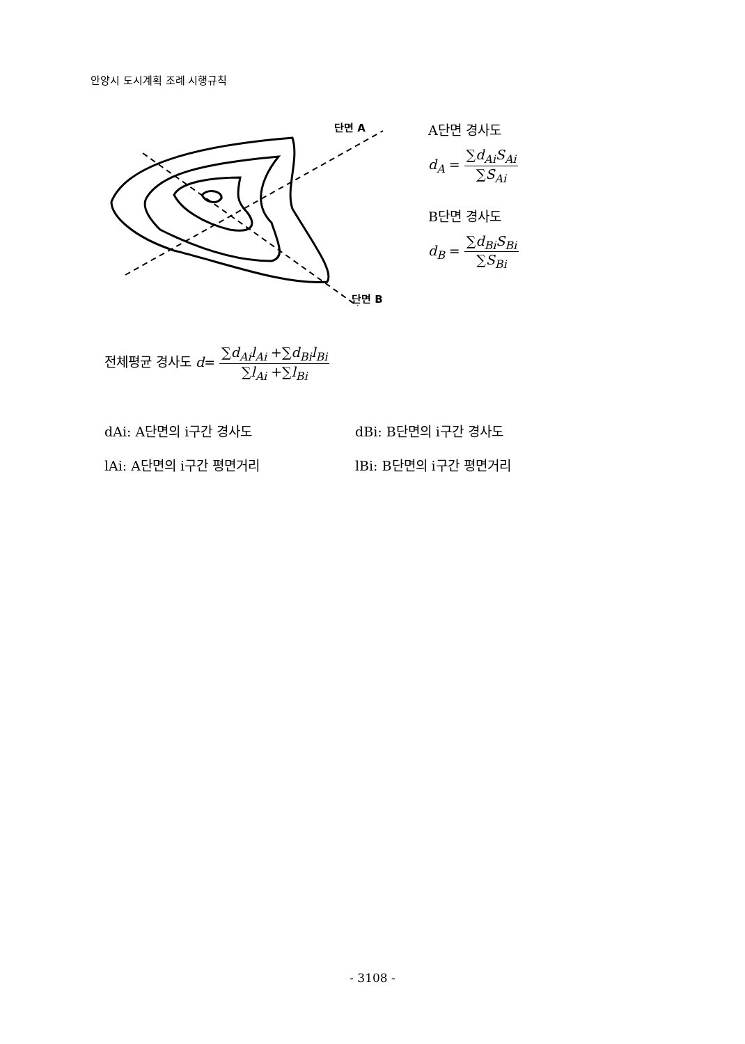안양시 도시계획 조례 시행규칙
단면 A
단면 B
A단면 경사도
d<sub>A</sub> = ∑d<sub>Ai</sub>S<sub>Ai</sub> ∑S<sub>Ai</sub>
B단면 경사도
d<sub>B</sub> = ∑d<sub>Bi</sub>S<sub>Bi</sub> ∑S<sub>Bi</sub>
전체평균 경사도 d= ∑d<sub>Ai</sub>l<sub>Ai</sub> +∑d<sub>Bi</sub>l<sub>Bi</sub> ∑l<sub>Ai</sub> +∑l<sub>Bi</sub>
dAi: A단면의 i구간 경사도 dBi: B단면의 i구간 경사도
lAi: A단면의 i구간 평면거리 lBi: B단면의 i구간 평면거리
- 3108 -